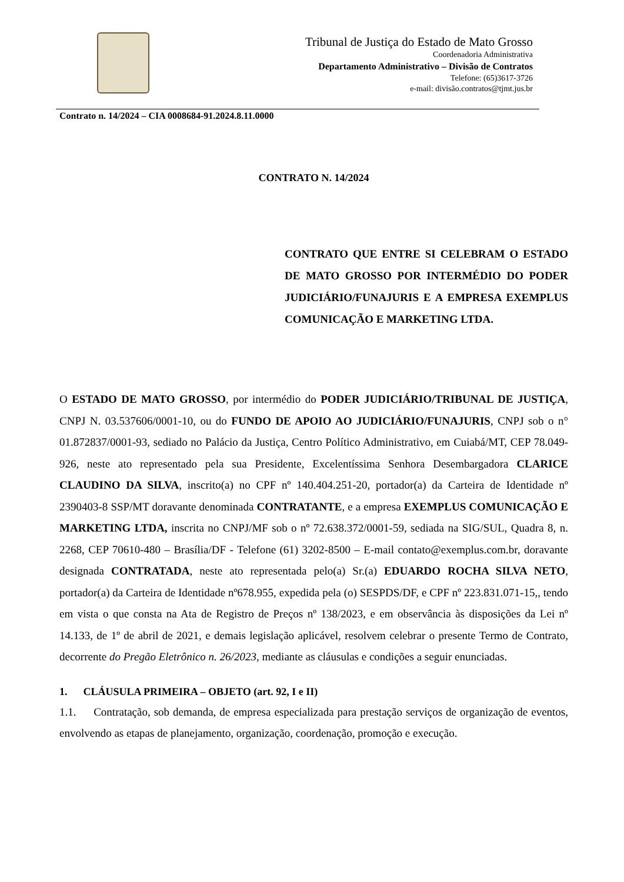Tribunal de Justiça do Estado de Mato Grosso
Coordenadoria Administrativa
Departamento Administrativo – Divisão de Contratos
Telefone: (65)3617-3726
e-mail: divisão.contratos@tjmt.jus.br
Contrato n. 14/2024 – CIA 0008684-91.2024.8.11.0000
CONTRATO N. 14/2024
CONTRATO QUE ENTRE SI CELEBRAM O ESTADO DE MATO GROSSO POR INTERMÉDIO DO PODER JUDICIÁRIO/FUNAJURIS E A EMPRESA EXEMPLUS COMUNICAÇÃO E MARKETING LTDA.
O ESTADO DE MATO GROSSO, por intermédio do PODER JUDICIÁRIO/TRIBUNAL DE JUSTIÇA, CNPJ N. 03.537606/0001-10, ou do FUNDO DE APOIO AO JUDICIÁRIO/FUNAJURIS, CNPJ sob o n° 01.872837/0001-93, sediado no Palácio da Justiça, Centro Político Administrativo, em Cuiabá/MT, CEP 78.049-926, neste ato representado pela sua Presidente, Excelentíssima Senhora Desembargadora CLARICE CLAUDINO DA SILVA, inscrito(a) no CPF nº 140.404.251-20, portador(a) da Carteira de Identidade nº 2390403-8 SSP/MT doravante denominada CONTRATANTE, e a empresa EXEMPLUS COMUNICAÇÃO E MARKETING LTDA, inscrita no CNPJ/MF sob o nº 72.638.372/0001-59, sediada na SIG/SUL, Quadra 8, n. 2268, CEP 70610-480 – Brasília/DF - Telefone (61) 3202-8500 – E-mail contato@exemplus.com.br, doravante designada CONTRATADA, neste ato representada pelo(a) Sr.(a) EDUARDO ROCHA SILVA NETO, portador(a) da Carteira de Identidade nº678.955, expedida pela (o) SESPDS/DF, e CPF nº 223.831.071-15,, tendo em vista o que consta na Ata de Registro de Preços nº 138/2023, e em observância às disposições da Lei nº 14.133, de 1º de abril de 2021, e demais legislação aplicável, resolvem celebrar o presente Termo de Contrato, decorrente do Pregão Eletrônico n. 26/2023, mediante as cláusulas e condições a seguir enunciadas.
1. CLÁUSULA PRIMEIRA – OBJETO (art. 92, I e II)
1.1. Contratação, sob demanda, de empresa especializada para prestação serviços de organização de eventos, envolvendo as etapas de planejamento, organização, coordenação, promoção e execução.